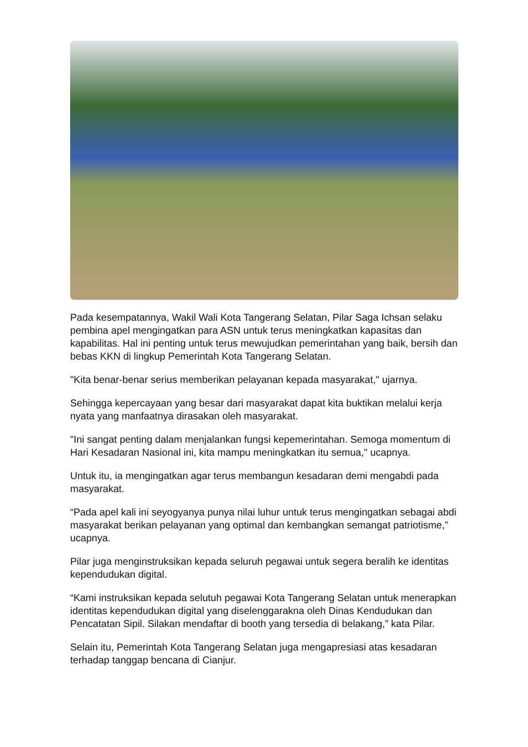Pada kesempatannya, Wakil Wali Kota Tangerang Selatan, Pilar Saga Ichsan selaku pembina apel mengingatkan para ASN untuk terus meningkatkan kapasitas dan kapabilitas. Hal ini penting untuk terus mewujudkan pemerintahan yang baik, bersih dan bebas KKN di lingkup Pemerintah Kota Tangerang Selatan.
"Kita benar-benar serius memberikan pelayanan kepada masyarakat," ujarnya.
Sehingga kepercayaan yang besar dari masyarakat dapat kita buktikan melalui kerja nyata yang manfaatnya dirasakan oleh masyarakat.
"Ini sangat penting dalam menjalankan fungsi kepemerintahan. Semoga momentum di Hari Kesadaran Nasional ini, kita mampu meningkatkan itu semua," ucapnya.
Untuk itu, ia mengingatkan agar terus membangun kesadaran demi mengabdi pada masyarakat.
“Pada apel kali ini seyogyanya punya nilai luhur untuk terus mengingatkan sebagai abdi masyarakat berikan pelayanan yang optimal dan kembangkan semangat patriotisme,” ucapnya.
Pilar juga menginstruksikan kepada seluruh pegawai untuk segera beralih ke identitas kependudukan digital.
“Kami instruksikan kepada selutuh pegawai Kota Tangerang Selatan untuk menerapkan identitas kependudukan digital yang diselenggarakna oleh Dinas Kendudukan dan Pencatatan Sipil. Silakan mendaftar di booth yang tersedia di belakang,” kata Pilar.
Selain itu, Pemerintah Kota Tangerang Selatan juga mengapresiasi atas kesadaran terhadap tanggap bencana di Cianjur.